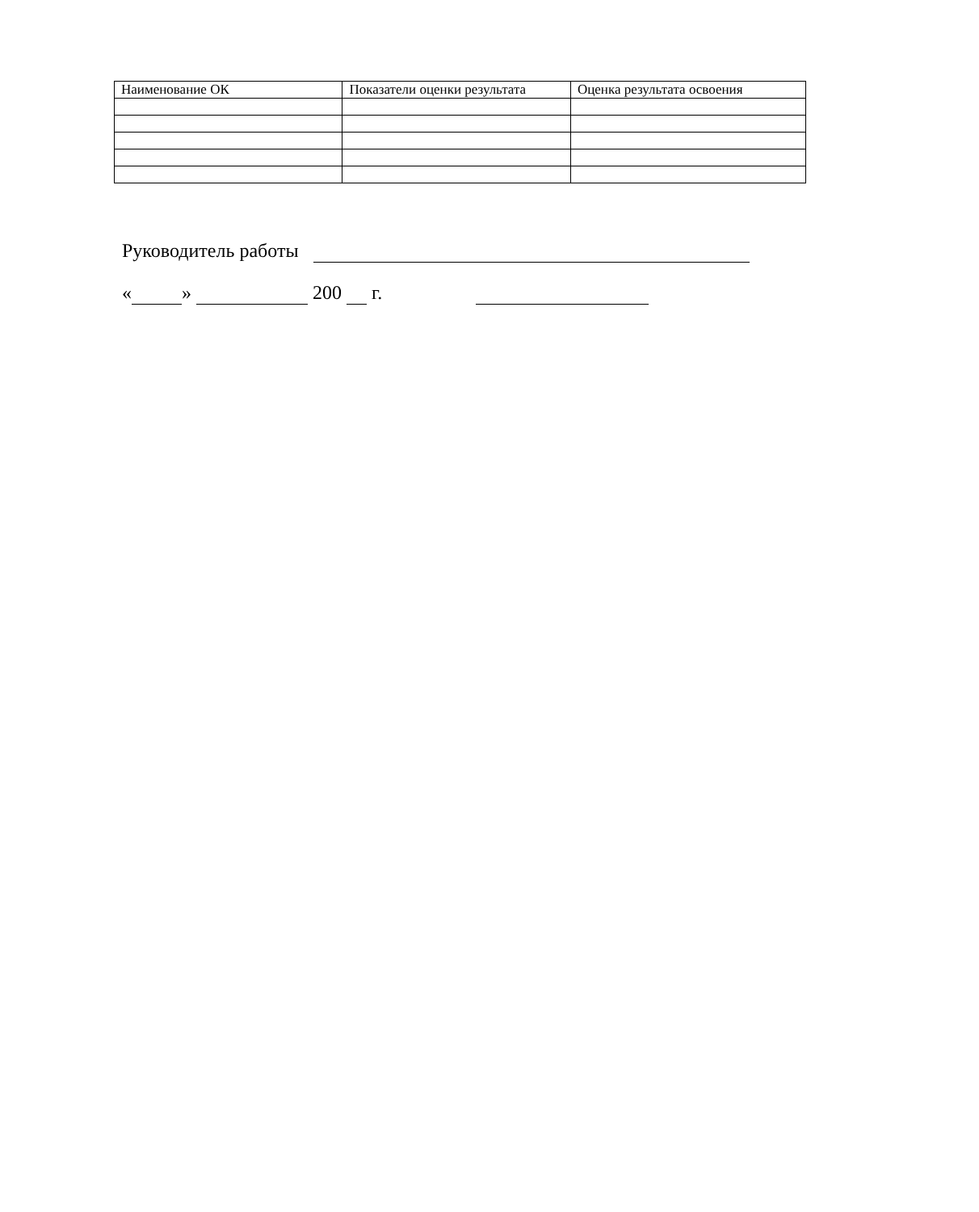| Наименование ОК | Показатели оценки результата | Оценка результата освоения |
| --- | --- | --- |
Руководитель работы
« » 200 г.